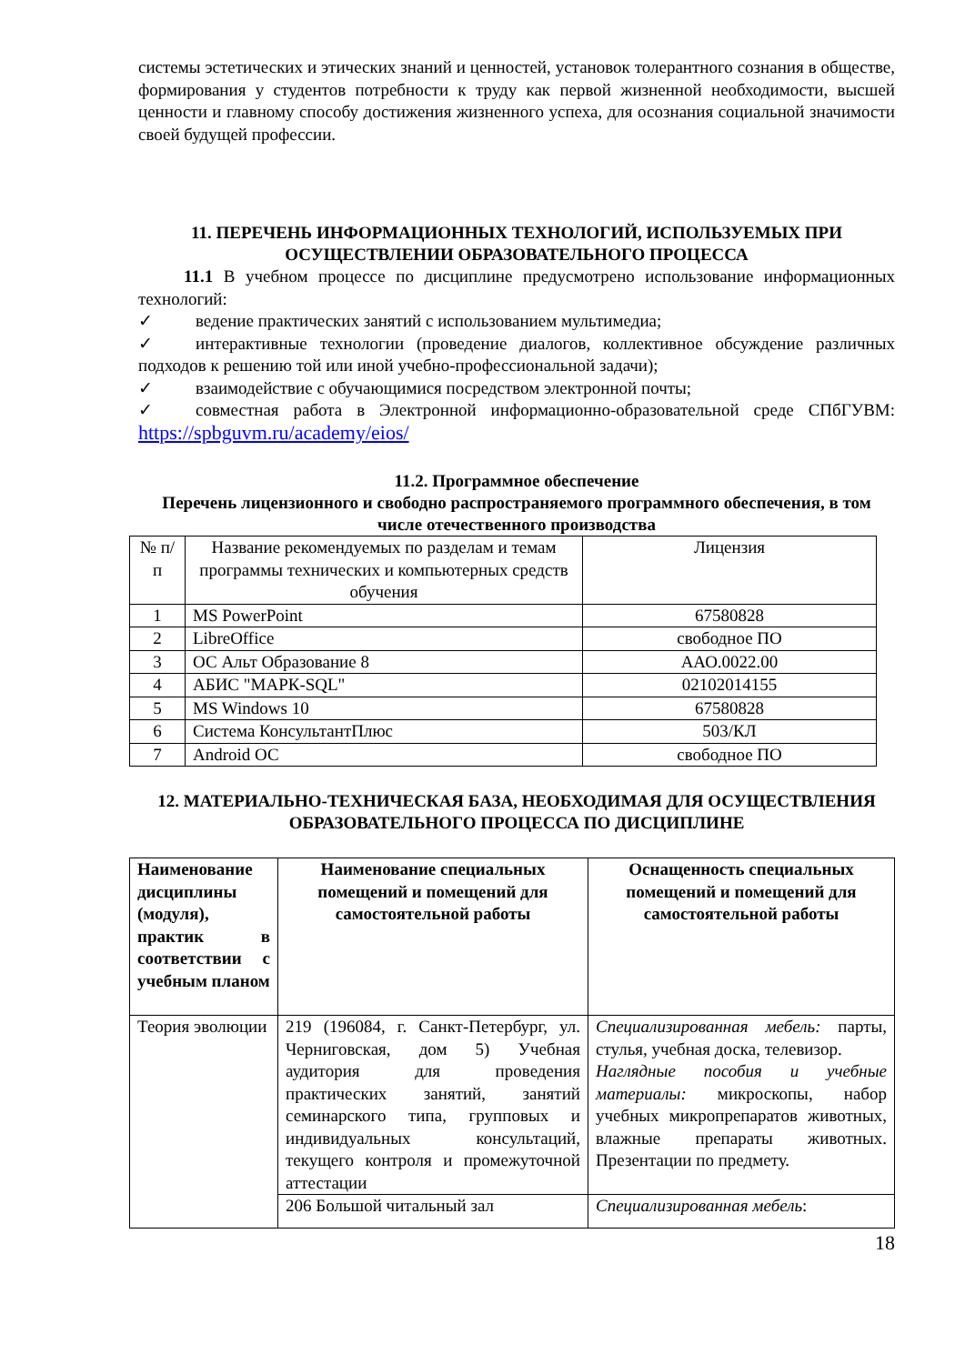системы эстетических и этических знаний и ценностей, установок толерантного сознания в обществе, формирования у студентов потребности к труду как первой жизненной необходимости, высшей ценности и главному способу достижения жизненного успеха, для осознания социальной значимости своей будущей профессии.
11. ПЕРЕЧЕНЬ ИНФОРМАЦИОННЫХ ТЕХНОЛОГИЙ, ИСПОЛЬЗУЕМЫХ ПРИ ОСУЩЕСТВЛЕНИИ ОБРАЗОВАТЕЛЬНОГО ПРОЦЕССА
11.1 В учебном процессе по дисциплине предусмотрено использование информационных технологий:
✓ ведение практических занятий с использованием мультимедиа;
✓ интерактивные технологии (проведение диалогов, коллективное обсуждение различных подходов к решению той или иной учебно-профессиональной задачи);
✓ взаимодействие с обучающимися посредством электронной почты;
✓ совместная работа в Электронной информационно-образовательной среде СПбГУВМ: https://spbguvm.ru/academy/eios/
11.2. Программное обеспечение
Перечень лицензионного и свободно распространяемого программного обеспечения, в том числе отечественного производства
| № п/п | Название рекомендуемых по разделам и темам программы технических и компьютерных средств обучения | Лицензия |
| 1 | MS PowerPoint | 67580828 |
| 2 | LibreOffice | свободное ПО |
| 3 | ОС Альт Образование 8 | ААО.0022.00 |
| 4 | АБИС "МАРК-SQL" | 02102014155 |
| 5 | MS Windows 10 | 67580828 |
| 6 | Система КонсультантПлюс | 503/КЛ |
| 7 | Android ОС | свободное ПО |
12. МАТЕРИАЛЬНО-ТЕХНИЧЕСКАЯ БАЗА, НЕОБХОДИМАЯ ДЛЯ ОСУЩЕСТВЛЕНИЯ ОБРАЗОВАТЕЛЬНОГО ПРОЦЕССА ПО ДИСЦИПЛИНЕ
| Наименование дисциплины (модуля), практик в соответствии с учебным планом | Наименование специальных помещений и помещений для самостоятельной работы | Оснащенность специальных помещений и помещений для самостоятельной работы |
| --- | --- | --- |
| Теория эволюции | 219 (196084, г. Санкт-Петербург, ул. Черниговская, дом 5) Учебная аудитория для проведения практических занятий, занятий семинарского типа, групповых и индивидуальных консультаций, текущего контроля и промежуточной аттестации | Специализированная мебель: парты, стулья, учебная доска, телевизор. Наглядные пособия и учебные материалы: микроскопы, набор учебных микропрепаратов животных, влажные препараты животных. Презентации по предмету. |
| | 206 Большой читальный зал | Специализированная мебель : |
18